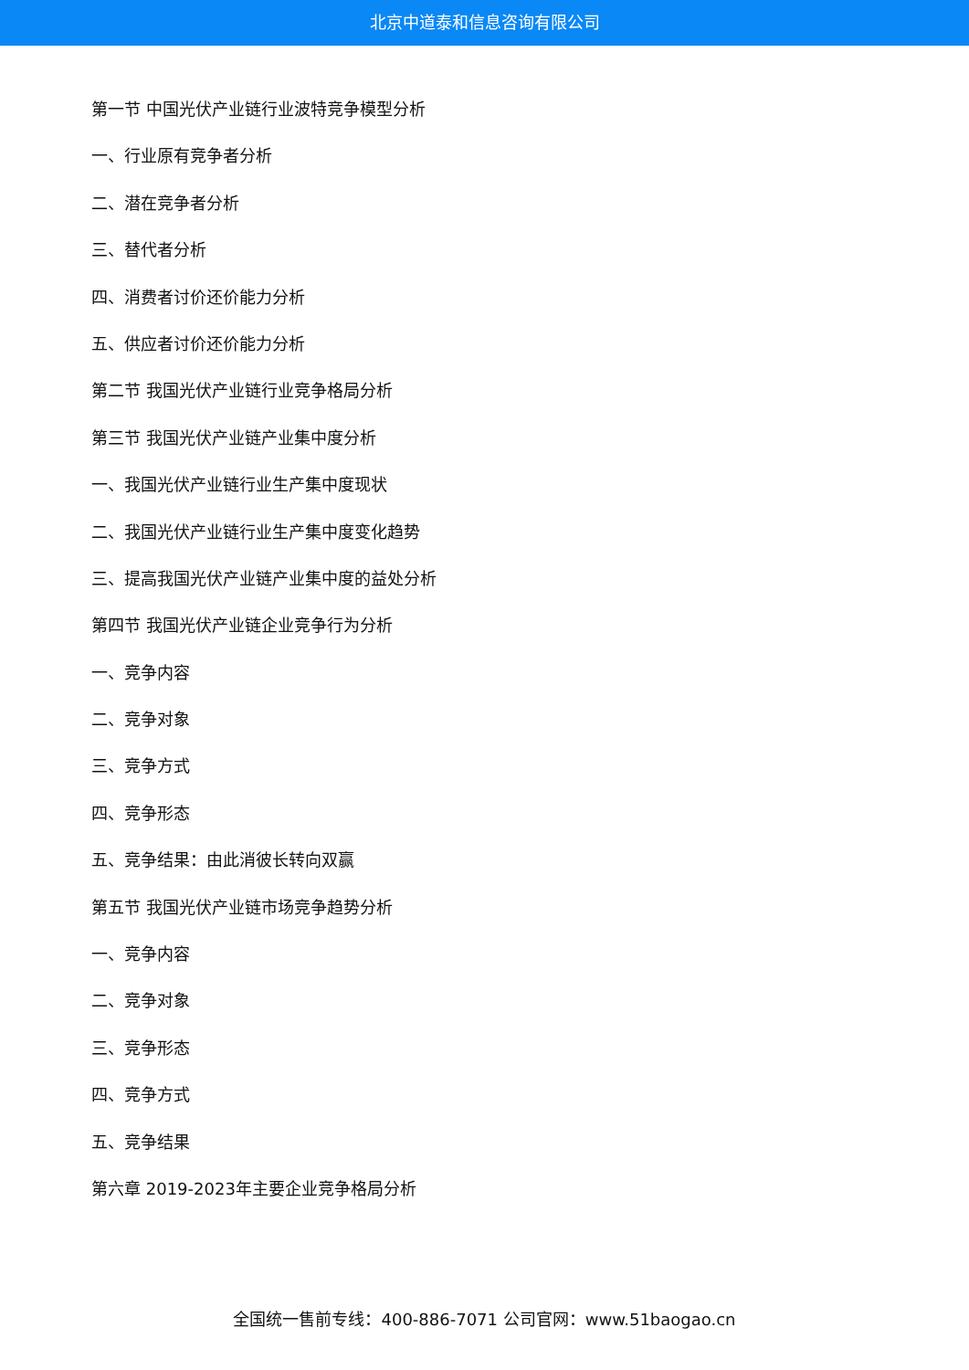北京中道泰和信息咨询有限公司
第一节 中国光伏产业链行业波特竞争模型分析
一、行业原有竞争者分析
二、潜在竞争者分析
三、替代者分析
四、消费者讨价还价能力分析
五、供应者讨价还价能力分析
第二节 我国光伏产业链行业竞争格局分析
第三节 我国光伏产业链产业集中度分析
一、我国光伏产业链行业生产集中度现状
二、我国光伏产业链行业生产集中度变化趋势
三、提高我国光伏产业链产业集中度的益处分析
第四节 我国光伏产业链企业竞争行为分析
一、竞争内容
二、竞争对象
三、竞争方式
四、竞争形态
五、竞争结果：由此消彼长转向双赢
第五节 我国光伏产业链市场竞争趋势分析
一、竞争内容
二、竞争对象
三、竞争形态
四、竞争方式
五、竞争结果
第六章 2019-2023年主要企业竞争格局分析
全国统一售前专线：400-886-7071 公司官网：www.51baogao.cn